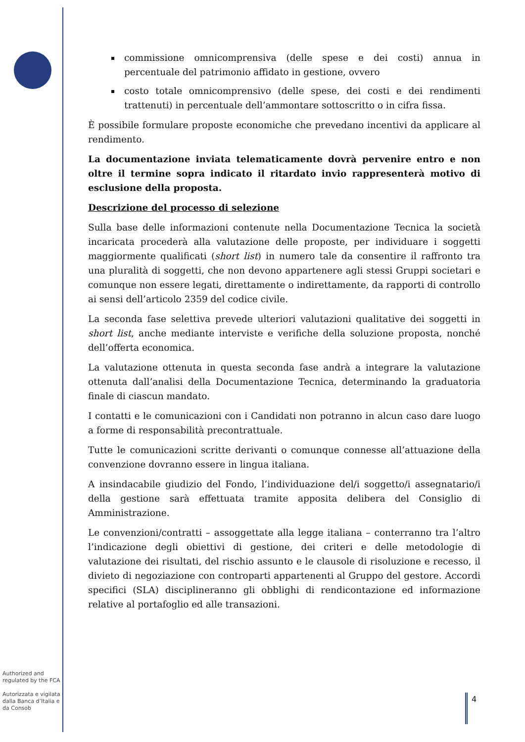commissione omnicomprensiva (delle spese e dei costi) annua in percentuale del patrimonio affidato in gestione, ovvero
costo totale omnicomprensivo (delle spese, dei costi e dei rendimenti trattenuti) in percentuale dell’ammontare sottoscritto o in cifra fissa.
È possibile formulare proposte economiche che prevedano incentivi da applicare al rendimento.
La documentazione inviata telematicamente dovrà pervenire entro e non oltre il termine sopra indicato il ritardato invio rappresenterà motivo di esclusione della proposta.
Descrizione del processo di selezione
Sulla base delle informazioni contenute nella Documentazione Tecnica la società incaricata procederà alla valutazione delle proposte, per individuare i soggetti maggiormente qualificati (short list) in numero tale da consentire il raffronto tra una pluralità di soggetti, che non devono appartenere agli stessi Gruppi societari e comunque non essere legati, direttamente o indirettamente, da rapporti di controllo ai sensi dell’articolo 2359 del codice civile.
La seconda fase selettiva prevede ulteriori valutazioni qualitative dei soggetti in short list, anche mediante interviste e verifiche della soluzione proposta, nonché dell’offerta economica.
La valutazione ottenuta in questa seconda fase andrà a integrare la valutazione ottenuta dall’analisi della Documentazione Tecnica, determinando la graduatoria finale di ciascun mandato.
I contatti e le comunicazioni con i Candidati non potranno in alcun caso dare luogo a forme di responsabilità precontrattuale.
Tutte le comunicazioni scritte derivanti o comunque connesse all’attuazione della convenzione dovranno essere in lingua italiana.
A insindacabile giudizio del Fondo, l’individuazione del/i soggetto/i assegnatario/i della gestione sarà effettuata tramite apposita delibera del Consiglio di Amministrazione.
Le convenzioni/contratti – assoggettate alla legge italiana – conterranno tra l’altro l’indicazione degli obiettivi di gestione, dei criteri e delle metodologie di valutazione dei risultati, del rischio assunto e le clausole di risoluzione e recesso, il divieto di negoziazione con controparti appartenenti al Gruppo del gestore. Accordi specifici (SLA) disciplineranno gli obblighi di rendicontazione ed informazione relative al portafoglio ed alle transazioni.
Authorized and regulated by the FCA
Autorizzata e vigilata dalla Banca d’Italia e da Consob
4